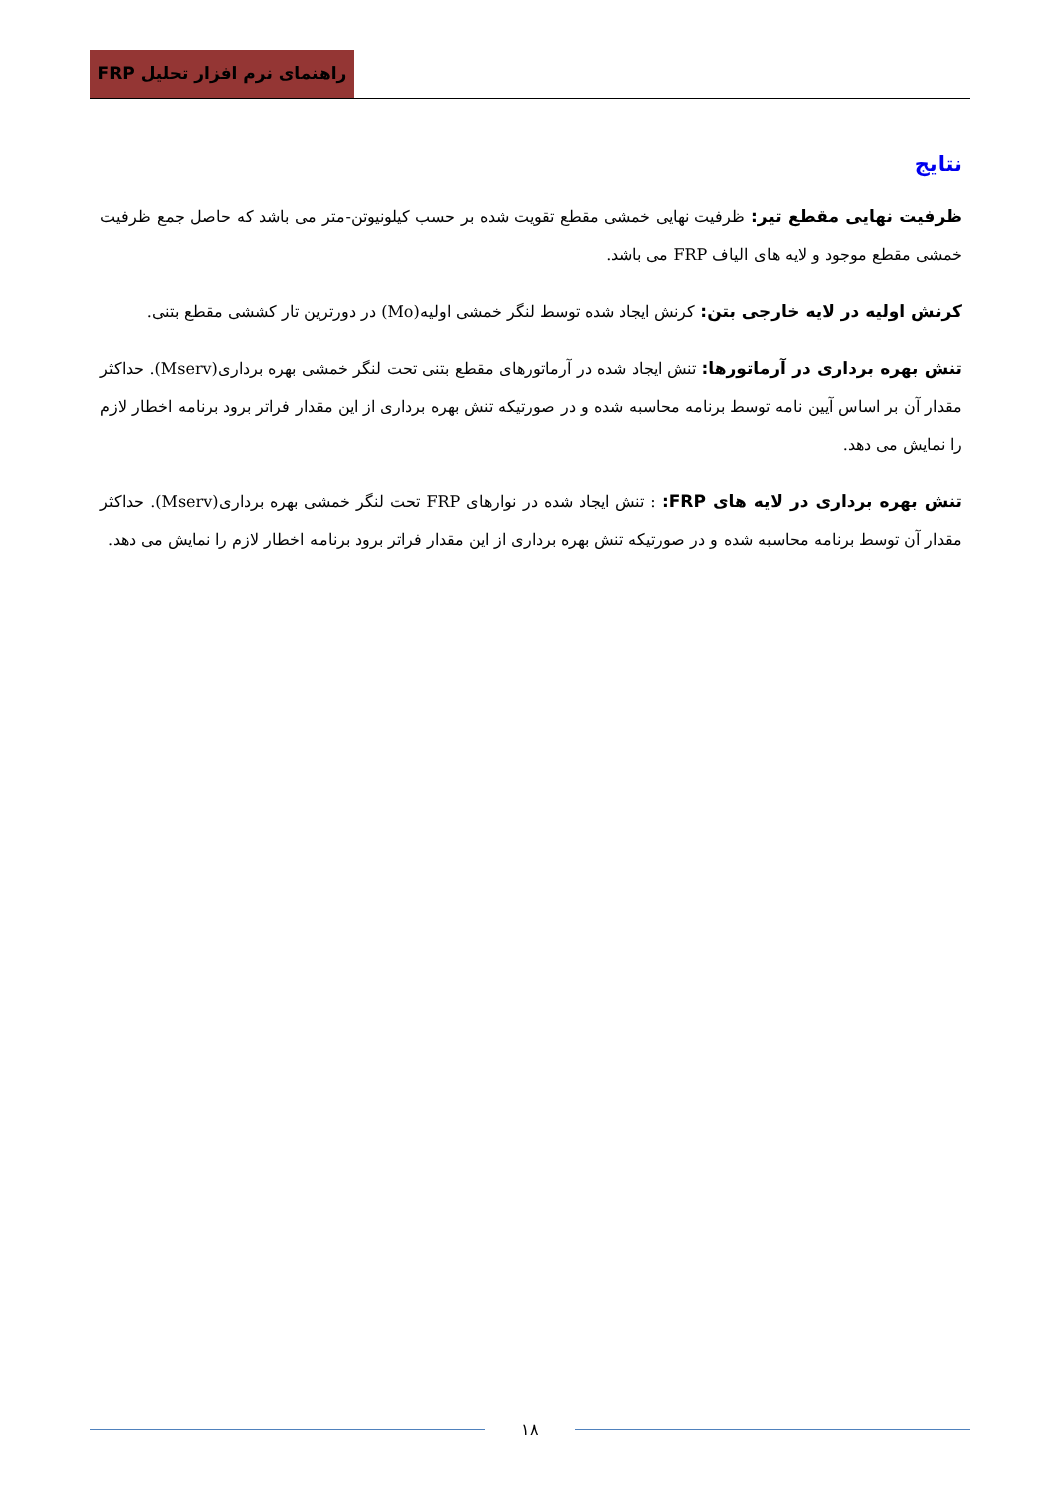راهنمای نرم افزار تحلیل FRP
نتایج
ظرفیت نهایی مقطع تیر: ظرفیت نهایی خمشی مقطع تقویت شده بر حسب کیلونیوتن-متر می باشد که حاصل جمع ظرفیت خمشی مقطع موجود و لایه های الیاف FRP می باشد.
کرنش اولیه در لایه خارجی بتن: کرنش ایجاد شده توسط لنگر خمشی اولیه(Mo) در دورترین تار کششی مقطع بتنی.
تنش بهره برداری در آرماتورها: تنش ایجاد شده در آرماتورهای مقطع بتنی تحت لنگر خمشی بهره برداری(Mserv). حداکثر مقدار آن بر اساس آیین نامه توسط برنامه محاسبه شده و در صورتیکه تنش بهره برداری از این مقدار فراتر برود برنامه اخطار لازم را نمایش می دهد.
تنش بهره برداری در لایه های FRP: : تنش ایجاد شده در نوارهای FRP تحت لنگر خمشی بهره برداری(Mserv). حداکثر مقدار آن توسط برنامه محاسبه شده و در صورتیکه تنش بهره برداری از این مقدار فراتر برود برنامه اخطار لازم را نمایش می دهد.
۱۸